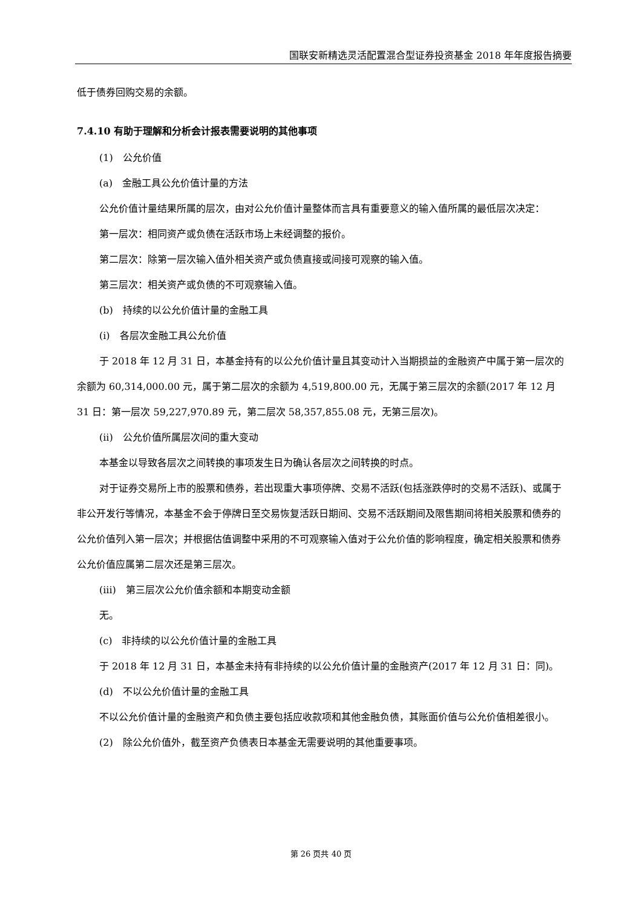国联安新精选灵活配置混合型证券投资基金 2018 年年度报告摘要
低于债券回购交易的余额。
7.4.10 有助于理解和分析会计报表需要说明的其他事项
(1)　公允价值
(a)　金融工具公允价值计量的方法
公允价值计量结果所属的层次，由对公允价值计量整体而言具有重要意义的输入值所属的最低层次决定：
第一层次：相同资产或负债在活跃市场上未经调整的报价。
第二层次：除第一层次输入值外相关资产或负债直接或间接可观察的输入值。
第三层次：相关资产或负债的不可观察输入值。
(b)　持续的以公允价值计量的金融工具
(i)　各层次金融工具公允价值
于 2018 年 12 月 31 日，本基金持有的以公允价值计量且其变动计入当期损益的金融资产中属于第一层次的余额为 60,314,000.00 元，属于第二层次的余额为 4,519,800.00 元，无属于第三层次的余额(2017 年 12 月 31 日：第一层次 59,227,970.89 元，第二层次 58,357,855.08 元，无第三层次)。
(ii)　公允价值所属层次间的重大变动
本基金以导致各层次之间转换的事项发生日为确认各层次之间转换的时点。
对于证券交易所上市的股票和债券，若出现重大事项停牌、交易不活跃(包括涨跌停时的交易不活跃)、或属于非公开发行等情况，本基金不会于停牌日至交易恢复活跃日期间、交易不活跃期间及限售期间将相关股票和债券的公允价值列入第一层次；并根据估值调整中采用的不可观察输入值对于公允价值的影响程度，确定相关股票和债券公允价值应属第二层次还是第三层次。
(iii)　第三层次公允价值余额和本期变动金额
无。
(c)　非持续的以公允价值计量的金融工具
于 2018 年 12 月 31 日，本基金未持有非持续的以公允价值计量的金融资产(2017 年 12 月 31 日：同)。
(d)　不以公允价值计量的金融工具
不以公允价值计量的金融资产和负债主要包括应收款项和其他金融负债，其账面价值与公允价值相差很小。
(2)　除公允价值外，截至资产负债表日本基金无需要说明的其他重要事项。
第 26 页共 40 页